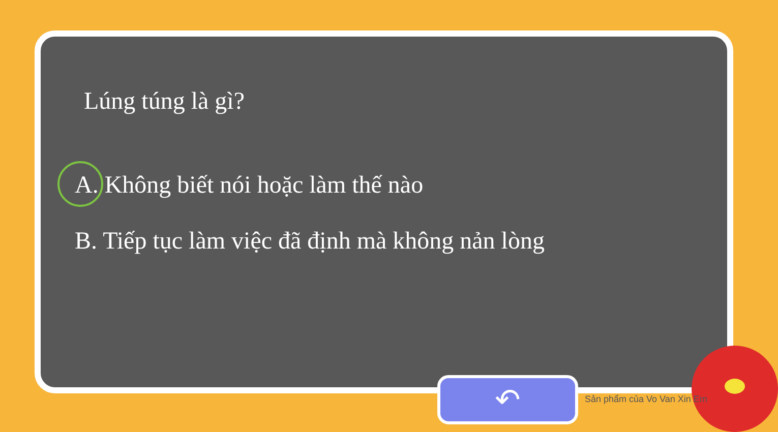Lúng túng là gì?
A. Không biết nói hoặc làm thế nào
B. Tiếp tục làm việc đã định mà không nản lòng
↶ Sản phẩm của Vo Van Xin Em